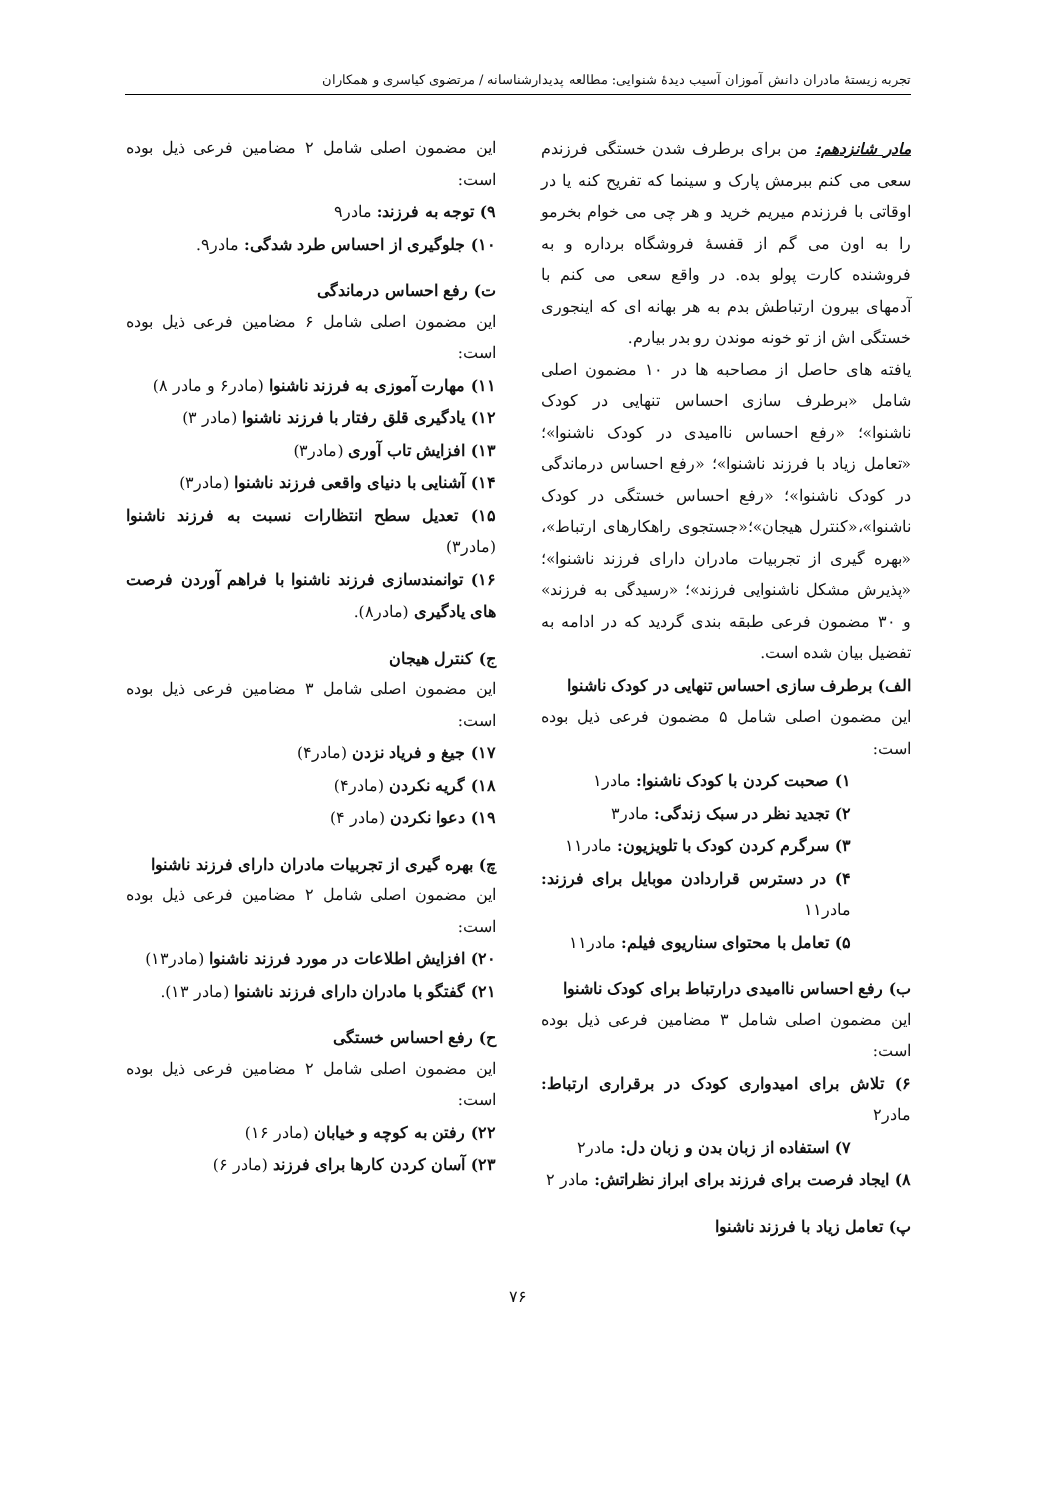تجربه زیستهٔ مادران دانش آموزان آسیب دیدهٔ شنوایی: مطالعه پدیدارشناسانه / مرتضوی کیاسری و همکاران
مادر شانزدهم: من برای برطرف شدن خستگی فرزندم سعی می کنم ببرمش پارک و سینما که تفریح کنه یا در اوقاتی با فرزندم میریم خرید و هر چی می خوام بخرمو را به اون می گم از قفسهٔ فروشگاه برداره و به فروشنده کارت پولو بده. در واقع سعی می کنم با آدمهای بیرون ارتباطش بدم به هر بهانه ای که اینجوری خستگی اش از تو خونه موندن رو بدر بیارم.
یافته های حاصل از مصاحبه ها در ۱۰ مضمون اصلی شامل «برطرف سازی احساس تنهایی در کودک ناشنوا»؛ «رفع احساس ناامیدی در کودک ناشنوا»؛ «تعامل زیاد با فرزند ناشنوا»؛ «رفع احساس درماندگی در کودک ناشنوا»؛ «رفع احساس خستگی در کودک ناشنوا»،«کنترل هیجان»؛«جستجوی راهکارهای ارتباط»، «بهره گیری از تجربیات مادران دارای فرزند ناشنوا»؛ «پذیرش مشکل ناشنوایی فرزند»؛ «رسیدگی به فرزند» و ۳۰ مضمون فرعی طبقه بندی گردید که در ادامه به تفضیل بیان شده است.
الف) برطرف سازی احساس تنهایی در کودک ناشنوا
این مضمون اصلی شامل ۵ مضمون فرعی ذیل بوده است:
۱) صحبت کردن با کودک ناشنوا: مادر۱
۲) تجدید نظر در سبک زندگی: مادر۳
۳) سرگرم کردن کودک با تلویزیون: مادر۱۱
۴) در دسترس قراردادن موبایل برای فرزند: مادر۱۱
۵) تعامل با محتوای سناریوی فیلم: مادر۱۱
ب) رفع احساس ناامیدی درارتباط برای کودک ناشنوا
این مضمون اصلی شامل ۳ مضامین فرعی ذیل بوده است:
۶) تلاش برای امیدواری کودک در برقراری ارتباط: مادر۲
۷) استفاده از زبان بدن و زبان دل: مادر۲
۸) ایجاد فرصت برای فرزند برای ابراز نظراتش: مادر ۲
پ) تعامل زیاد با فرزند ناشنوا
این مضمون اصلی شامل ۲ مضامین فرعی ذیل بوده است:
۹) توجه به فرزند: مادر۹
۱۰) جلوگیری از احساس طرد شدگی: مادر۹.
ت) رفع احساس درماندگی
این مضمون اصلی شامل ۶ مضامین فرعی ذیل بوده است:
۱۱) مهارت آموزی به فرزند ناشنوا (مادر۶ و مادر ۸)
۱۲) یادگیری قلق رفتار با فرزند ناشنوا (مادر ۳)
۱۳) افزایش تاب آوری (مادر۳)
۱۴) آشنایی با دنیای واقعی فرزند ناشنوا (مادر۳)
۱۵) تعدیل سطح انتظارات نسبت به فرزند ناشنوا (مادر۳)
۱۶) توانمندسازی فرزند ناشنوا با فراهم آوردن فرصت های یادگیری (مادر۸).
ج) کنترل هیجان
این مضمون اصلی شامل ۳ مضامین فرعی ذیل بوده است:
۱۷) جیغ و فریاد نزدن (مادر۴)
۱۸) گریه نکردن (مادر۴)
۱۹) دعوا نکردن (مادر ۴)
چ) بهره گیری از تجربیات مادران دارای فرزند ناشنوا
این مضمون اصلی شامل ۲ مضامین فرعی ذیل بوده است:
۲۰) افزایش اطلاعات در مورد فرزند ناشنوا (مادر۱۳)
۲۱) گفتگو با مادران دارای فرزند ناشنوا (مادر ۱۳).
ح) رفع احساس خستگی
این مضمون اصلی شامل ۲ مضامین فرعی ذیل بوده است:
۲۲) رفتن به کوچه و خیابان (مادر ۱۶)
۲۳) آسان کردن کارها برای فرزند (مادر ۶)
۷۶